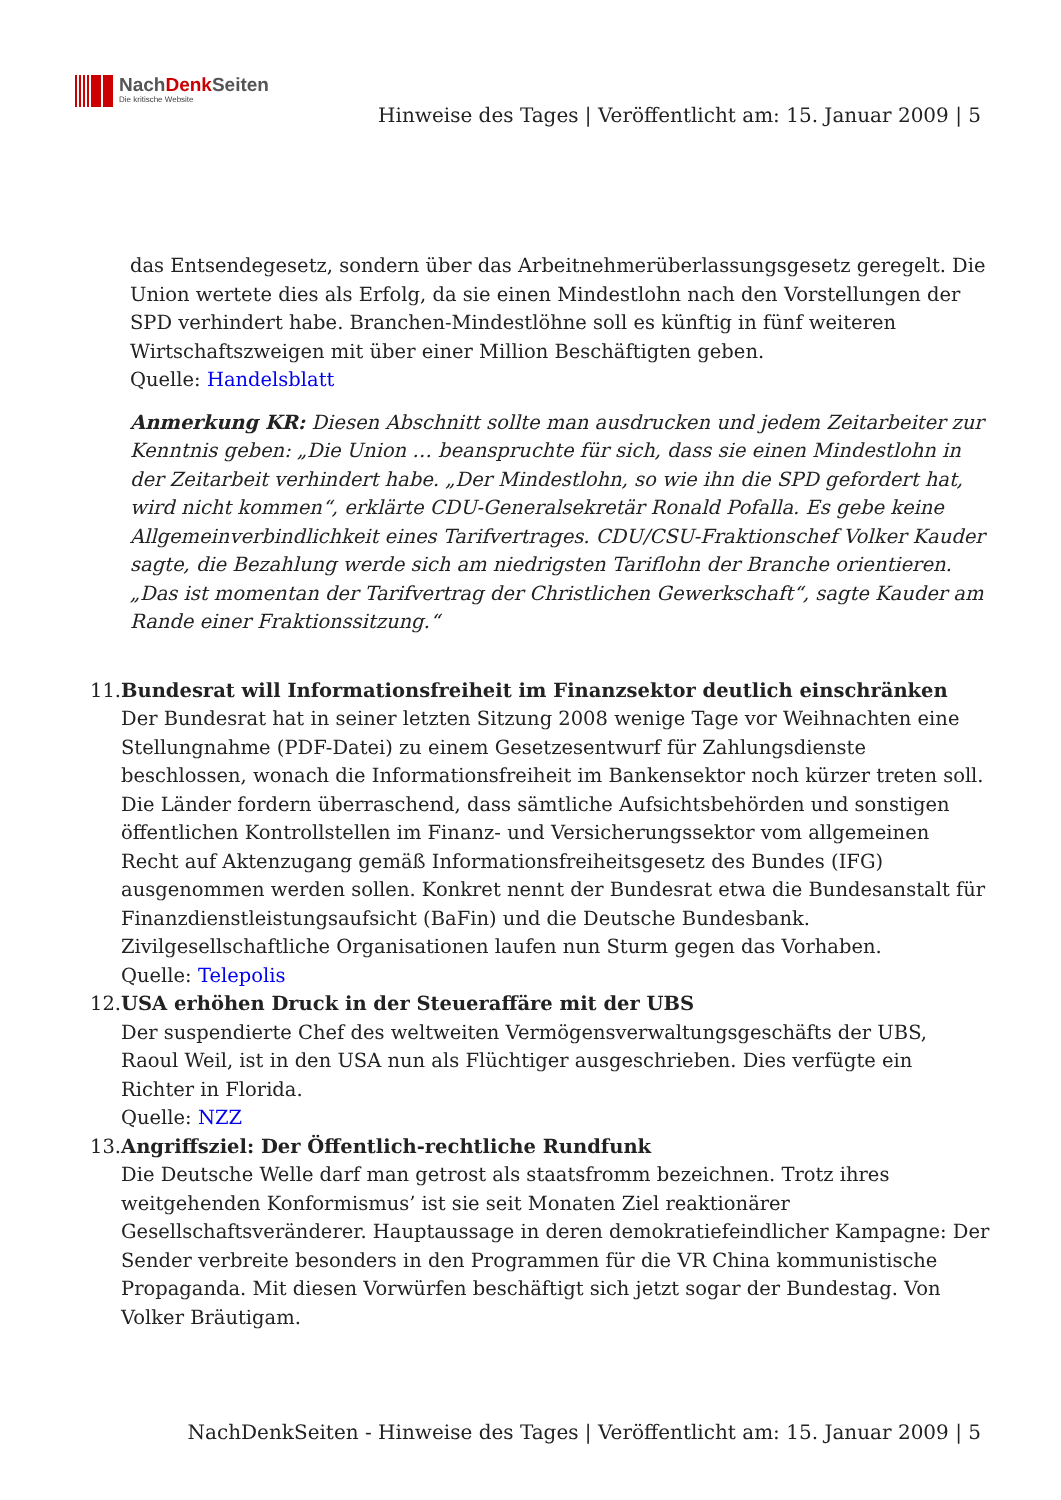NachDenk Seiten
Die kritische Website
Hinweise des Tages | Veröffentlicht am: 15. Januar 2009 | 5
das Entsendegesetz, sondern über das Arbeitnehmerüberlassungsgesetz geregelt. Die Union wertete dies als Erfolg, da sie einen Mindestlohn nach den Vorstellungen der SPD verhindert habe. Branchen-Mindestlöhne soll es künftig in fünf weiteren Wirtschaftszweigen mit über einer Million Beschäftigten geben.
Quelle: Handelsblatt
Anmerkung KR: Diesen Abschnitt sollte man ausdrucken und jedem Zeitarbeiter zur Kenntnis geben: „Die Union … beanspruchte für sich, dass sie einen Mindestlohn in der Zeitarbeit verhindert habe. „Der Mindestlohn, so wie ihn die SPD gefordert hat, wird nicht kommen“, erklärte CDU-Generalsekretär Ronald Pofalla. Es gebe keine Allgemeinverbindlichkeit eines Tarifvertrages. CDU/CSU-Fraktionschef Volker Kauder sagte, die Bezahlung werde sich am niedrigsten Tariflohn der Branche orientieren. „Das ist momentan der Tarifvertrag der Christlichen Gewerkschaft“, sagte Kauder am Rande einer Fraktionssitzung.“
11. Bundesrat will Informationsfreiheit im Finanzsektor deutlich einschränken
Der Bundesrat hat in seiner letzten Sitzung 2008 wenige Tage vor Weihnachten eine Stellungnahme (PDF-Datei) zu einem Gesetzesentwurf für Zahlungsdienste beschlossen, wonach die Informationsfreiheit im Bankensektor noch kürzer treten soll. Die Länder fordern überraschend, dass sämtliche Aufsichtsbehörden und sonstigen öffentlichen Kontrollstellen im Finanz- und Versicherungssektor vom allgemeinen Recht auf Aktenzugang gemäß Informationsfreiheitsgesetz des Bundes (IFG) ausgenommen werden sollen. Konkret nennt der Bundesrat etwa die Bundesanstalt für Finanzdienstleistungsaufsicht (BaFin) und die Deutsche Bundesbank. Zivilgesellschaftliche Organisationen laufen nun Sturm gegen das Vorhaben.
Quelle: Telepolis
12. USA erhöhen Druck in der Steueraffäre mit der UBS
Der suspendierte Chef des weltweiten Vermögensverwaltungsgeschäfts der UBS, Raoul Weil, ist in den USA nun als Flüchtiger ausgeschrieben. Dies verfügte ein Richter in Florida.
Quelle: NZZ
13. Angriffsziel: Der Öffentlich-rechtliche Rundfunk
Die Deutsche Welle darf man getrost als staatsfromm bezeichnen. Trotz ihres weitgehenden Konformismus’ ist sie seit Monaten Ziel reaktionärer Gesellschaftsveränderer. Hauptaussage in deren demokratiefeindlicher Kampagne: Der Sender verbreite besonders in den Programmen für die VR China kommunistische Propaganda. Mit diesen Vorwürfen beschäftigt sich jetzt sogar der Bundestag. Von Volker Bräutigam.
NachDenkSeiten - Hinweise des Tages | Veröffentlicht am: 15. Januar 2009 | 5